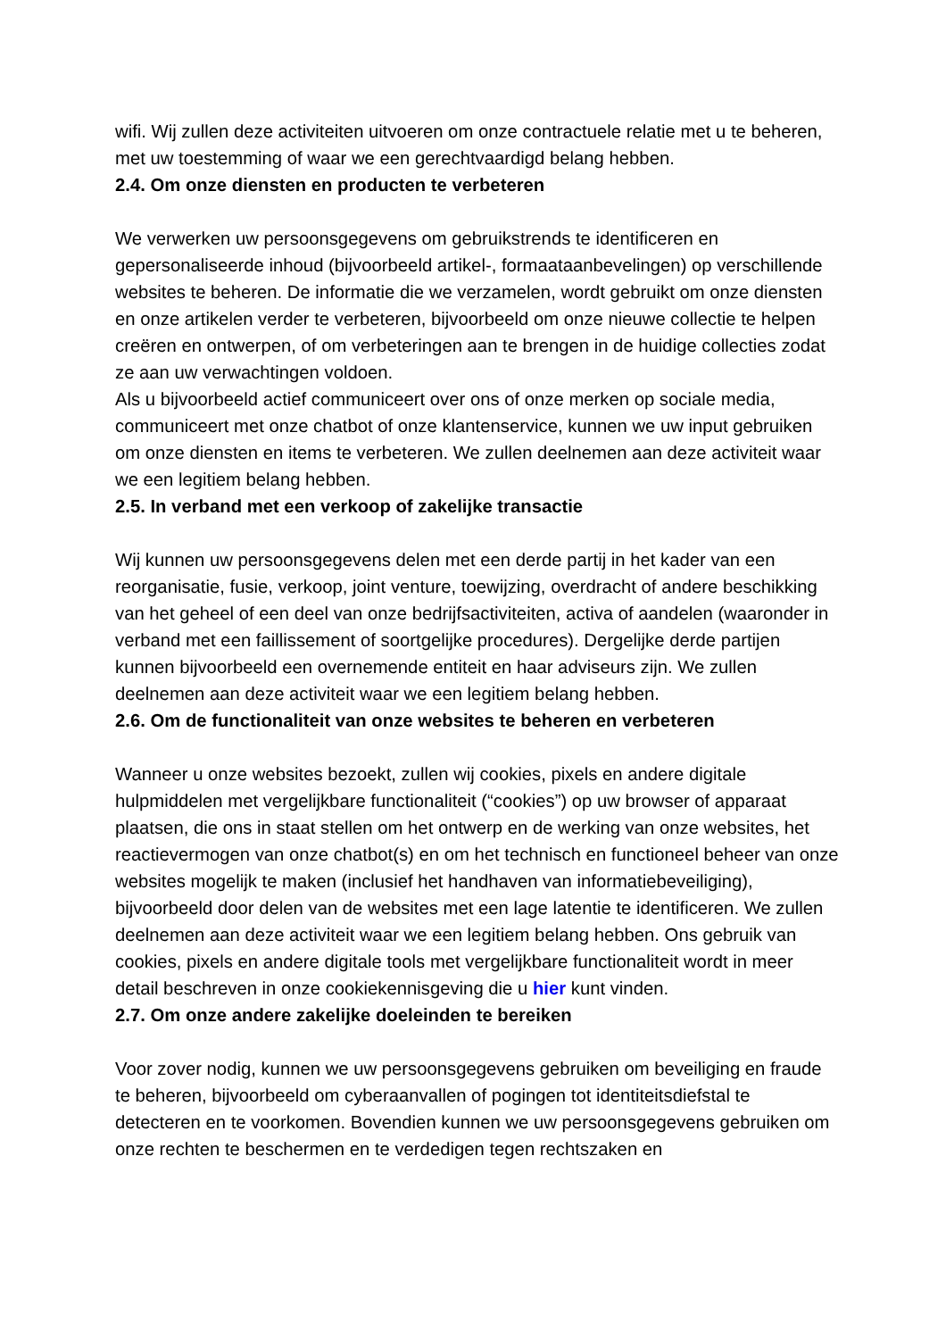wifi. Wij zullen deze activiteiten uitvoeren om onze contractuele relatie met u te beheren, met uw toestemming of waar we een gerechtvaardigd belang hebben.
2.4. Om onze diensten en producten te verbeteren
We verwerken uw persoonsgegevens om gebruikstrends te identificeren en gepersonaliseerde inhoud (bijvoorbeeld artikel-, formaataanbevelingen) op verschillende websites te beheren. De informatie die we verzamelen, wordt gebruikt om onze diensten en onze artikelen verder te verbeteren, bijvoorbeeld om onze nieuwe collectie te helpen creëren en ontwerpen, of om verbeteringen aan te brengen in de huidige collecties zodat ze aan uw verwachtingen voldoen.
Als u bijvoorbeeld actief communiceert over ons of onze merken op sociale media, communiceert met onze chatbot of onze klantenservice, kunnen we uw input gebruiken om onze diensten en items te verbeteren. We zullen deelnemen aan deze activiteit waar we een legitiem belang hebben.
2.5. In verband met een verkoop of zakelijke transactie
Wij kunnen uw persoonsgegevens delen met een derde partij in het kader van een reorganisatie, fusie, verkoop, joint venture, toewijzing, overdracht of andere beschikking van het geheel of een deel van onze bedrijfsactiviteiten, activa of aandelen (waaronder in verband met een faillissement of soortgelijke procedures). Dergelijke derde partijen kunnen bijvoorbeeld een overnemende entiteit en haar adviseurs zijn. We zullen deelnemen aan deze activiteit waar we een legitiem belang hebben.
2.6. Om de functionaliteit van onze websites te beheren en verbeteren
Wanneer u onze websites bezoekt, zullen wij cookies, pixels en andere digitale hulpmiddelen met vergelijkbare functionaliteit (“cookies”) op uw browser of apparaat plaatsen, die ons in staat stellen om het ontwerp en de werking van onze websites, het reactievermogen van onze chatbot(s) en om het technisch en functioneel beheer van onze websites mogelijk te maken (inclusief het handhaven van informatiebeveiliging), bijvoorbeeld door delen van de websites met een lage latentie te identificeren. We zullen deelnemen aan deze activiteit waar we een legitiem belang hebben. Ons gebruik van cookies, pixels en andere digitale tools met vergelijkbare functionaliteit wordt in meer detail beschreven in onze cookiekennisgeving die u hier kunt vinden.
2.7. Om onze andere zakelijke doeleinden te bereiken
Voor zover nodig, kunnen we uw persoonsgegevens gebruiken om beveiliging en fraude te beheren, bijvoorbeeld om cyberaanvallen of pogingen tot identiteitsdiefstal te detecteren en te voorkomen. Bovendien kunnen we uw persoonsgegevens gebruiken om onze rechten te beschermen en te verdedigen tegen rechtszaken en